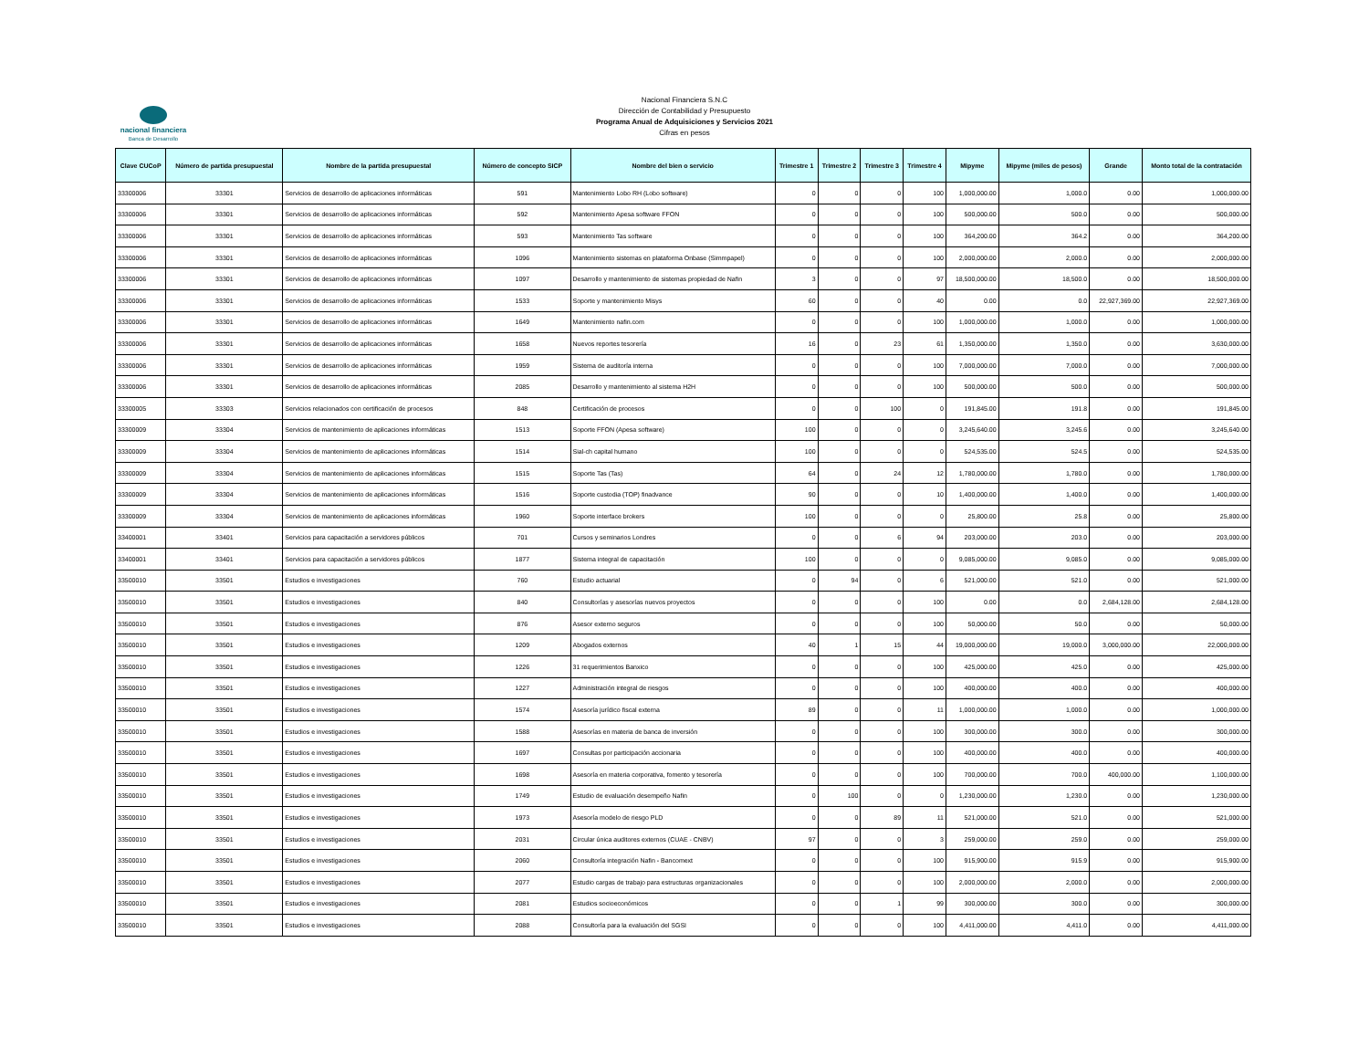nacional financiera
Banca de Desarrollo
Nacional Financiera S.N.C
Dirección de Contabilidad y Presupuesto
Programa Anual de Adquisiciones y Servicios 2021
Cifras en pesos
| Clave CUCoP | Número de partida presupuestal | Nombre de la partida presupuestal | Número de concepto SICP | Nombre del bien o servicio | Trimestre 1 | Trimestre 2 | Trimestre 3 | Trimestre 4 | Mipyme | Mipyme (miles de pesos) | Grande | Monto total de la contratación |
| --- | --- | --- | --- | --- | --- | --- | --- | --- | --- | --- | --- | --- |
| 33300006 | 33301 | Servicios de desarrollo de aplicaciones informáticas | 591 | Mantenimiento Lobo RH (Lobo software) | 0 | 0 | 0 | 100 | 1,000,000.00 | 1,000.0 | 0.00 | 1,000,000.00 |
| 33300006 | 33301 | Servicios de desarrollo de aplicaciones informáticas | 592 | Mantenimiento Apesa software FFON | 0 | 0 | 0 | 100 | 500,000.00 | 500.0 | 0.00 | 500,000.00 |
| 33300006 | 33301 | Servicios de desarrollo de aplicaciones informáticas | 593 | Mantenimiento Tas software | 0 | 0 | 0 | 100 | 364,200.00 | 364.2 | 0.00 | 364,200.00 |
| 33300006 | 33301 | Servicios de desarrollo de aplicaciones informáticas | 1096 | Mantenimiento sistemas en plataforma Onbase (Simmpapel) | 0 | 0 | 0 | 100 | 2,000,000.00 | 2,000.0 | 0.00 | 2,000,000.00 |
| 33300006 | 33301 | Servicios de desarrollo de aplicaciones informáticas | 1097 | Desarrollo y mantenimiento de sistemas propiedad de Nafin | 3 | 0 | 0 | 97 | 18,500,000.00 | 18,500.0 | 0.00 | 18,500,000.00 |
| 33300006 | 33301 | Servicios de desarrollo de aplicaciones informáticas | 1533 | Soporte y mantenimiento Misys | 60 | 0 | 0 | 40 | 0.00 | 0.0 | 22,927,369.00 | 22,927,369.00 |
| 33300006 | 33301 | Servicios de desarrollo de aplicaciones informáticas | 1649 | Mantenimiento nafin.com | 0 | 0 | 0 | 100 | 1,000,000.00 | 1,000.0 | 0.00 | 1,000,000.00 |
| 33300006 | 33301 | Servicios de desarrollo de aplicaciones informáticas | 1658 | Nuevos reportes tesorería | 16 | 0 | 23 | 61 | 1,350,000.00 | 1,350.0 | 0.00 | 3,630,000.00 |
| 33300006 | 33301 | Servicios de desarrollo de aplicaciones informáticas | 1959 | Sistema de auditoría interna | 0 | 0 | 0 | 100 | 7,000,000.00 | 7,000.0 | 0.00 | 7,000,000.00 |
| 33300006 | 33301 | Servicios de desarrollo de aplicaciones informáticas | 2085 | Desarrollo y mantenimiento al sistema H2H | 0 | 0 | 0 | 100 | 500,000.00 | 500.0 | 0.00 | 500,000.00 |
| 33300005 | 33303 | Servicios relacionados con certificación de procesos | 848 | Certificación de procesos | 0 | 0 | 100 | 0 | 191,845.00 | 191.8 | 0.00 | 191,845.00 |
| 33300009 | 33304 | Servicios de mantenimiento de aplicaciones informáticas | 1513 | Soporte FFON (Apesa software) | 100 | 0 | 0 | 0 | 3,245,640.00 | 3,245.6 | 0.00 | 3,245,640.00 |
| 33300009 | 33304 | Servicios de mantenimiento de aplicaciones informáticas | 1514 | Sial-ch capital humano | 100 | 0 | 0 | 0 | 524,535.00 | 524.5 | 0.00 | 524,535.00 |
| 33300009 | 33304 | Servicios de mantenimiento de aplicaciones informáticas | 1515 | Soporte Tas (Tas) | 64 | 0 | 24 | 12 | 1,780,000.00 | 1,780.0 | 0.00 | 1,780,000.00 |
| 33300009 | 33304 | Servicios de mantenimiento de aplicaciones informáticas | 1516 | Soporte custodia (TOP) finadvance | 90 | 0 | 0 | 10 | 1,400,000.00 | 1,400.0 | 0.00 | 1,400,000.00 |
| 33300009 | 33304 | Servicios de mantenimiento de aplicaciones informáticas | 1960 | Soporte interface brokers | 100 | 0 | 0 | 0 | 25,800.00 | 25.8 | 0.00 | 25,800.00 |
| 33400001 | 33401 | Servicios para capacitación a servidores públicos | 701 | Cursos y seminarios Londres | 0 | 0 | 6 | 94 | 203,000.00 | 203.0 | 0.00 | 203,000.00 |
| 33400001 | 33401 | Servicios para capacitación a servidores públicos | 1877 | Sistema integral de capacitación | 100 | 0 | 0 | 0 | 9,085,000.00 | 9,085.0 | 0.00 | 9,085,000.00 |
| 33500010 | 33501 | Estudios e investigaciones | 760 | Estudio actuarial | 0 | 94 | 0 | 6 | 521,000.00 | 521.0 | 0.00 | 521,000.00 |
| 33500010 | 33501 | Estudios e investigaciones | 840 | Consultorías y asesorías nuevos proyectos | 0 | 0 | 0 | 100 | 0.00 | 0.0 | 2,684,128.00 | 2,684,128.00 |
| 33500010 | 33501 | Estudios e investigaciones | 876 | Asesor externo seguros | 0 | 0 | 0 | 100 | 50,000.00 | 50.0 | 0.00 | 50,000.00 |
| 33500010 | 33501 | Estudios e investigaciones | 1209 | Abogados externos | 40 | 1 | 15 | 44 | 19,000,000.00 | 19,000.0 | 3,000,000.00 | 22,000,000.00 |
| 33500010 | 33501 | Estudios e investigaciones | 1226 | 31 requerimientos Banxico | 0 | 0 | 0 | 100 | 425,000.00 | 425.0 | 0.00 | 425,000.00 |
| 33500010 | 33501 | Estudios e investigaciones | 1227 | Administración integral de riesgos | 0 | 0 | 0 | 100 | 400,000.00 | 400.0 | 0.00 | 400,000.00 |
| 33500010 | 33501 | Estudios e investigaciones | 1574 | Asesoría jurídico fiscal externa | 89 | 0 | 0 | 11 | 1,000,000.00 | 1,000.0 | 0.00 | 1,000,000.00 |
| 33500010 | 33501 | Estudios e investigaciones | 1588 | Asesorías en materia de banca de inversión | 0 | 0 | 0 | 100 | 300,000.00 | 300.0 | 0.00 | 300,000.00 |
| 33500010 | 33501 | Estudios e investigaciones | 1697 | Consultas por participación accionaria | 0 | 0 | 0 | 100 | 400,000.00 | 400.0 | 0.00 | 400,000.00 |
| 33500010 | 33501 | Estudios e investigaciones | 1698 | Asesoría en materia corporativa, fomento y tesorería | 0 | 0 | 0 | 100 | 700,000.00 | 700.0 | 400,000.00 | 1,100,000.00 |
| 33500010 | 33501 | Estudios e investigaciones | 1749 | Estudio de evaluación desempeño Nafin | 0 | 100 | 0 | 0 | 1,230,000.00 | 1,230.0 | 0.00 | 1,230,000.00 |
| 33500010 | 33501 | Estudios e investigaciones | 1973 | Asesoría modelo de riesgo PLD | 0 | 0 | 89 | 11 | 521,000.00 | 521.0 | 0.00 | 521,000.00 |
| 33500010 | 33501 | Estudios e investigaciones | 2031 | Circular única auditores externos (CUAE - CNBV) | 97 | 0 | 0 | 3 | 259,000.00 | 259.0 | 0.00 | 259,000.00 |
| 33500010 | 33501 | Estudios e investigaciones | 2060 | Consultoría integración Nafin - Bancomext | 0 | 0 | 0 | 100 | 915,900.00 | 915.9 | 0.00 | 915,900.00 |
| 33500010 | 33501 | Estudios e investigaciones | 2077 | Estudio cargas de trabajo para estructuras organizacionales | 0 | 0 | 0 | 100 | 2,000,000.00 | 2,000.0 | 0.00 | 2,000,000.00 |
| 33500010 | 33501 | Estudios e investigaciones | 2081 | Estudios socioeconómicos | 0 | 0 | 1 | 99 | 300,000.00 | 300.0 | 0.00 | 300,000.00 |
| 33500010 | 33501 | Estudios e investigaciones | 2088 | Consultoría para la evaluación del SGSI | 0 | 0 | 0 | 100 | 4,411,000.00 | 4,411.0 | 0.00 | 4,411,000.00 |